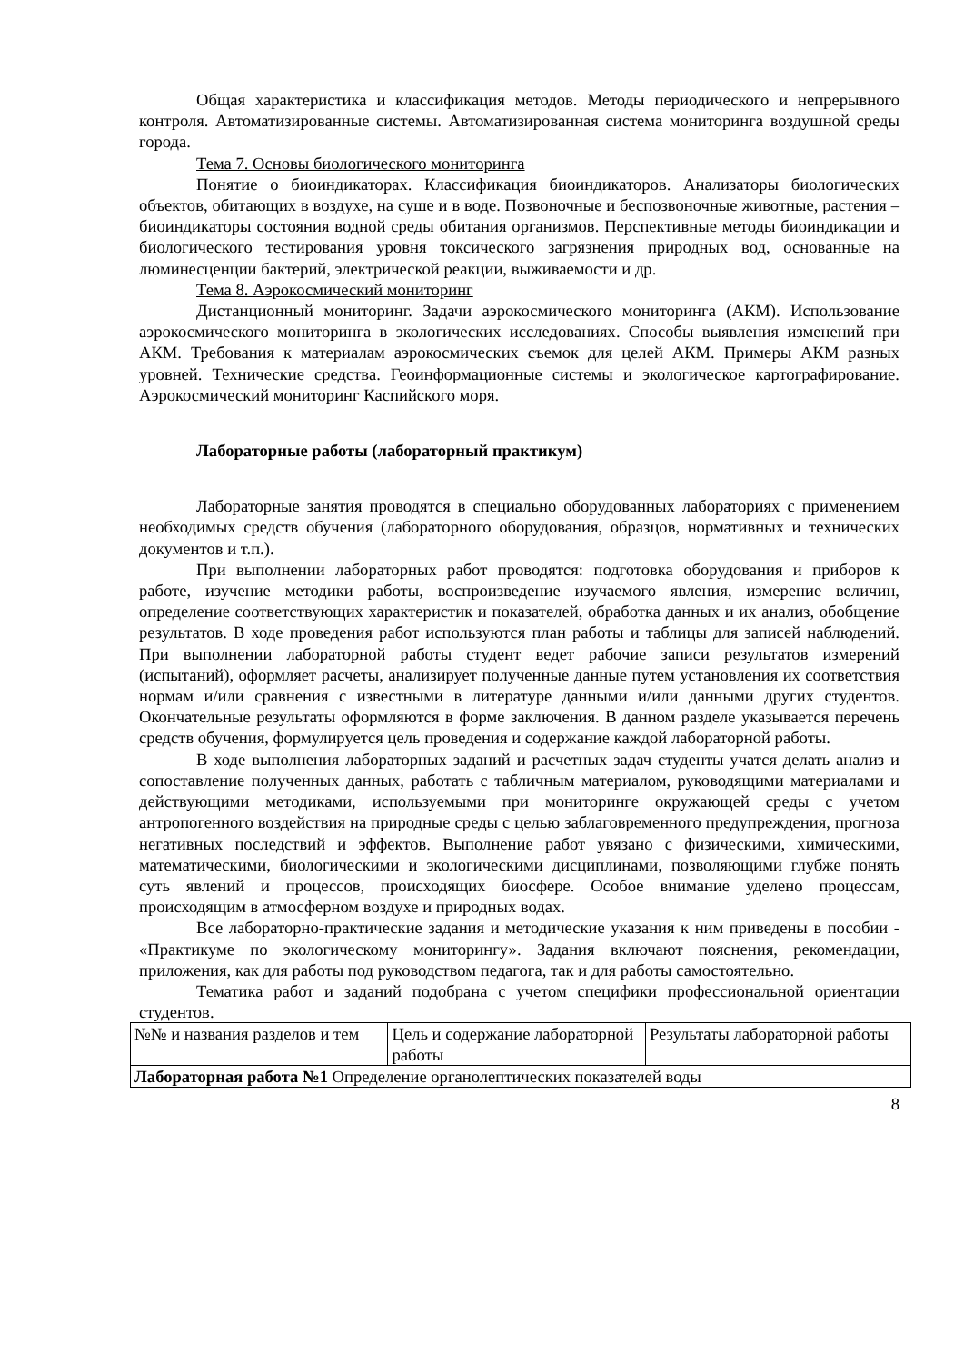Общая характеристика и классификация методов. Методы периодического и непрерывного контроля. Автоматизированные системы. Автоматизированная система мониторинга воздушной среды города.
Тема 7. Основы биологического мониторинга
Понятие о биоиндикаторах. Классификация биоиндикаторов. Анализаторы биологических объектов, обитающих в воздухе, на суше и в воде. Позвоночные и беспозвоночные животные, растения – биоиндикаторы состояния водной среды обитания организмов. Перспективные методы биоиндикации и биологического тестирования уровня токсического загрязнения природных вод, основанные на люминесценции бактерий, электрической реакции, выживаемости и др.
Тема 8. Аэрокосмический мониторинг
Дистанционный мониторинг. Задачи аэрокосмического мониторинга (АКМ). Использование аэрокосмического мониторинга в экологических исследованиях. Способы выявления изменений при АКМ. Требования к материалам аэрокосмических съемок для целей АКМ. Примеры АКМ разных уровней. Технические средства. Геоинформационные системы и экологическое картографирование. Аэрокосмический мониторинг Каспийского моря.
Лабораторные работы (лабораторный практикум)
Лабораторные занятия проводятся в специально оборудованных лабораториях с применением необходимых средств обучения (лабораторного оборудования, образцов, нормативных и технических документов и т.п.).
При выполнении лабораторных работ проводятся: подготовка оборудования и приборов к работе, изучение методики работы, воспроизведение изучаемого явления, измерение величин, определение соответствующих характеристик и показателей, обработка данных и их анализ, обобщение результатов. В ходе проведения работ используются план работы и таблицы для записей наблюдений. При выполнении лабораторной работы студент ведет рабочие записи результатов измерений (испытаний), оформляет расчеты, анализирует полученные данные путем установления их соответствия нормам и/или сравнения с известными в литературе данными и/или данными других студентов. Окончательные результаты оформляются в форме заключения. В данном разделе указывается перечень средств обучения, формулируется цель проведения и содержание каждой лабораторной работы.
В ходе выполнения лабораторных заданий и расчетных задач студенты учатся делать анализ и сопоставление полученных данных, работать с табличным материалом, руководящими материалами и действующими методиками, используемыми при мониторинге окружающей среды с учетом антропогенного воздействия на природные среды с целью заблаговременного предупреждения, прогноза негативных последствий и эффектов. Выполнение работ увязано с физическими, химическими, математическими, биологическими и экологическими дисциплинами, позволяющими глубже понять суть явлений и процессов, происходящих биосфере. Особое внимание уделено процессам, происходящим в атмосферном воздухе и природных водах.
Все лабораторно-практические задания и методические указания к ним приведены в пособии - «Практикуме по экологическому мониторингу». Задания включают пояснения, рекомендации, приложения, как для работы под руководством педагога, так и для работы самостоятельно.
Тематика работ и заданий подобрана с учетом специфики профессиональной ориентации студентов.
| №№ и названия разделов и тем | Цель и содержание лабораторной работы | Результаты лабораторной работы |
| Лабораторная работа №1 Определение органолептических показателей воды | | |
8